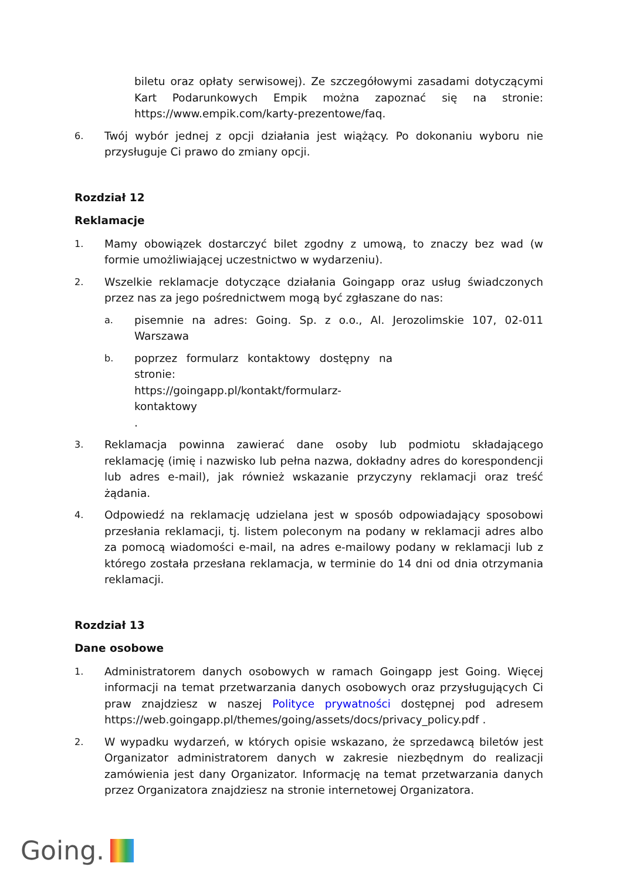biletu oraz opłaty serwisowej). Ze szczegółowymi zasadami dotyczącymi Kart Podarunkowych Empik można zapoznać się na stronie: https://www.empik.com/karty-prezentowe/faq.
6.
Twój wybór jednej z opcji działania jest wiążący. Po dokonaniu wyboru nie przysługuje Ci prawo do zmiany opcji.
Rozdział 12
Reklamacje
1.
Mamy obowiązek dostarczyć bilet zgodny z umową, to znaczy bez wad (w formie umożliwiającej uczestnictwo w wydarzeniu).
2.
Wszelkie reklamacje dotyczące działania Goingapp oraz usług świadczonych przez nas za jego pośrednictwem mogą być zgłaszane do nas:
a.
pisemnie na adres: Going. Sp. z o.o., Al. Jerozolimskie 107, 02-011 Warszawa
b.
poprzez formularz kontaktowy dostępny na stronie:
https://goingapp.pl/kontakt/formularz-kontaktowy
.
3.
Reklamacja powinna zawierać dane osoby lub podmiotu składającego reklamację (imię i nazwisko lub pełna nazwa, dokładny adres do korespondencji lub adres e-mail), jak również wskazanie przyczyny reklamacji oraz treść żądania.
4.
Odpowiedź na reklamację udzielana jest w sposób odpowiadający sposobowi przesłania reklamacji, tj. listem poleconym na podany w reklamacji adres albo za pomocą wiadomości e-mail, na adres e-mailowy podany w reklamacji lub z którego została przesłana reklamacja, w terminie do 14 dni od dnia otrzymania reklamacji.
Rozdział 13
Dane osobowe
1.
Administratorem danych osobowych w ramach Goingapp jest Going. Więcej informacji na temat przetwarzania danych osobowych oraz przysługujących Ci praw znajdziesz w naszej Polityce prywatności dostępnej pod adresem https://web.goingapp.pl/themes/going/assets/docs/privacy_policy.pdf .
2.
W wypadku wydarzeń, w których opisie wskazano, że sprzedawcą biletów jest Organizator administratorem danych w zakresie niezbędnym do realizacji zamówienia jest dany Organizator. Informację na temat przetwarzania danych przez Organizatora znajdziesz na stronie internetowej Organizatora.
Going.